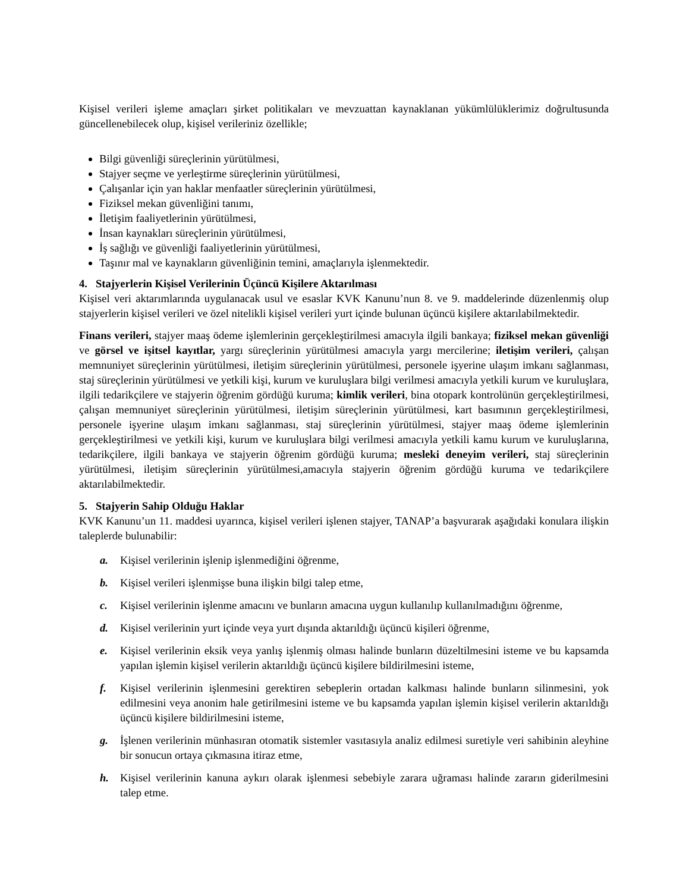Kişisel verileri işleme amaçları şirket politikaları ve mevzuattan kaynaklanan yükümlülüklerimiz doğrultusunda güncellenebilecek olup, kişisel verileriniz özellikle;
Bilgi güvenliği süreçlerinin yürütülmesi,
Stajyer seçme ve yerleştirme süreçlerinin yürütülmesi,
Çalışanlar için yan haklar menfaatler süreçlerinin yürütülmesi,
Fiziksel mekan güvenliğini tanımı,
İletişim faaliyetlerinin yürütülmesi,
İnsan kaynakları süreçlerinin yürütülmesi,
İş sağlığı ve güvenliği faaliyetlerinin yürütülmesi,
Taşınır mal ve kaynakların güvenliğinin temini, amaçlarıyla işlenmektedir.
4. Stajyerlerin Kişisel Verilerinin Üçüncü Kişilere Aktarılması
Kişisel veri aktarımlarında uygulanacak usul ve esaslar KVK Kanunu’nun 8. ve 9. maddelerinde düzenlenmiş olup stajyerlerin kişisel verileri ve özel nitelikli kişisel verileri yurt içinde bulunan üçüncü kişilere aktarılabilmektedir.
Finans verileri, stajyer maaş ödeme işlemlerinin gerçekleştirilmesi amacıyla ilgili bankaya; fiziksel mekan güvenliği ve görsel ve işitsel kayıtlar, yargı süreçlerinin yürütülmesi amacıyla yargı mercilerine; iletişim verileri, çalışan memnuniyet süreçlerinin yürütülmesi, iletişim süreçlerinin yürütülmesi, personele işyerine ulaşım imkanı sağlanması, staj süreçlerinin yürütülmesi ve yetkili kişi, kurum ve kuruluşlara bilgi verilmesi amacıyla yetkili kurum ve kuruluşlara, ilgili tedarikçilere ve stajyerin öğrenim gördüğü kuruma; kimlik verileri, bina otopark kontrolünün gerçekleştirilmesi, çalışan memnuniyet süreçlerinin yürütülmesi, iletişim süreçlerinin yürütülmesi, kart basımının gerçekleştirilmesi, personele işyerine ulaşım imkanı sağlanması, staj süreçlerinin yürütülmesi, stajyer maaş ödeme işlemlerinin gerçekleştirilmesi ve yetkili kişi, kurum ve kuruluşlara bilgi verilmesi amacıyla yetkili kamu kurum ve kuruluşlarına, tedarikçilere, ilgili bankaya ve stajyerin öğrenim gördüğü kuruma; mesleki deneyim verileri, staj süreçlerinin yürütülmesi, iletişim süreçlerinin yürütülmesi,amacıyla stajyerin öğrenim gördüğü kuruma ve tedarikçilere aktarılabilmektedir.
5. Stajyerin Sahip Olduğu Haklar
KVK Kanunu’un 11. maddesi uyarınca, kişisel verileri işlenen stajyer, TANAP’a başvurarak aşağıdaki konulara ilişkin taleplerde bulunabilir:
a. Kişisel verilerinin işlenip işlenmediğini öğrenme,
b. Kişisel verileri işlenmişse buna ilişkin bilgi talep etme,
c. Kişisel verilerinin işlenme amacını ve bunların amacına uygun kullanılıp kullanılmadığını öğrenme,
d. Kişisel verilerinin yurt içinde veya yurt dışında aktarıldığı üçüncü kişileri öğrenme,
e. Kişisel verilerinin eksik veya yanlış işlenmiş olması halinde bunların düzeltilmesini isteme ve bu kapsamda yapılan işlemin kişisel verilerin aktarıldığı üçüncü kişilere bildirilmesini isteme,
f. Kişisel verilerinin işlenmesini gerektiren sebeplerin ortadan kalkması halinde bunların silinmesini, yok edilmesini veya anonim hale getirilmesini isteme ve bu kapsamda yapılan işlemin kişisel verilerin aktarıldığı üçüncü kişilere bildirilmesini isteme,
g. İşlenen verilerinin münhasıran otomatik sistemler vasıtasıyla analiz edilmesi suretiyle veri sahibinin aleyhine bir sonucun ortaya çıkmasına itiraz etme,
h. Kişisel verilerinin kanuna aykırı olarak işlenmesi sebebiyle zarara uğraması halinde zararın giderilmesini talep etme.